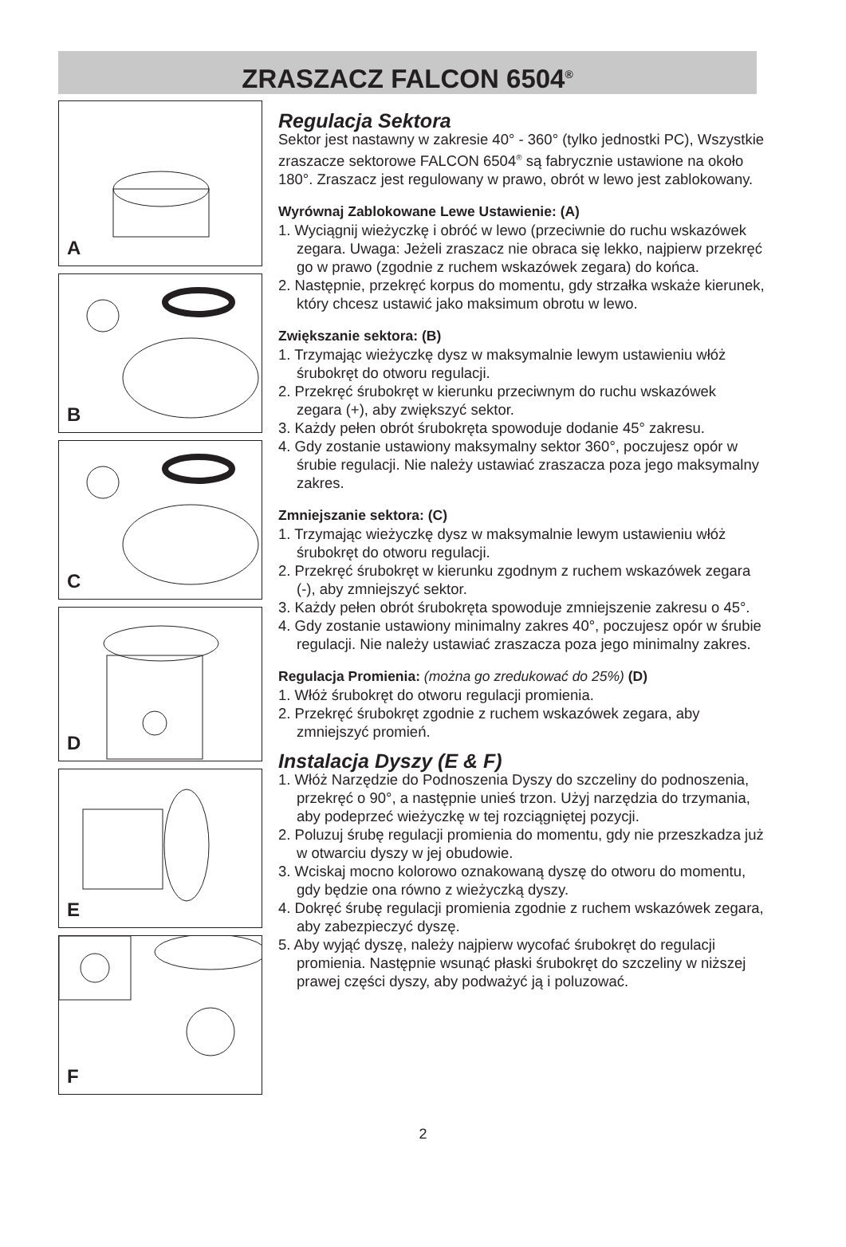ZRASZACZ FALCON 6504<sup>®</sup>
A
B
C
D
E
F
Regulacja Sektora
Sektor jest nastawny w zakresie 40° - 360° (tylko jednostki PC), Wszystkie zraszacze sektorowe FALCON 6504<sup>®</sup> są fabrycznie ustawione na około 180°. Zraszacz jest regulowany w prawo, obrót w lewo jest zablokowany.
Wyrównaj Zablokowane Lewe Ustawienie: (A)
1. Wyciągnij wieżyczkę i obróć w lewo (przeciwnie do ruchu wskazówek zegara. Uwaga: Jeżeli zraszacz nie obraca się lekko, najpierw przekręć go w prawo (zgodnie z ruchem wskazówek zegara) do końca.
2. Następnie, przekręć korpus do momentu, gdy strzałka wskaże kierunek, który chcesz ustawić jako maksimum obrotu w lewo.
Zwiększanie sektora: (B)
1. Trzymając wieżyczkę dysz w maksymalnie lewym ustawieniu włóż śrubokręt do otworu regulacji.
2. Przekręć śrubokręt w kierunku przeciwnym do ruchu wskazówek zegara (+), aby zwiększyć sektor.
3. Każdy pełen obrót śrubokręta spowoduje dodanie 45° zakresu.
4. Gdy zostanie ustawiony maksymalny sektor 360°, poczujesz opór w śrubie regulacji. Nie należy ustawiać zraszacza poza jego maksymalny zakres.
Zmniejszanie sektora: (C)
1. Trzymając wieżyczkę dysz w maksymalnie lewym ustawieniu włóż śrubokręt do otworu regulacji.
2. Przekręć śrubokręt w kierunku zgodnym z ruchem wskazówek zegara (-), aby zmniejszyć sektor.
3. Każdy pełen obrót śrubokręta spowoduje zmniejszenie zakresu o 45°.
4. Gdy zostanie ustawiony minimalny zakres 40°, poczujesz opór w śrubie regulacji. Nie należy ustawiać zraszacza poza jego minimalny zakres.
Regulacja Promienia: (można go zredukować do 25%) (D)
1. Włóż śrubokręt do otworu regulacji promienia.
2. Przekręć śrubokręt zgodnie z ruchem wskazówek zegara, aby zmniejszyć promień.
Instalacja Dyszy (E & F)
1. Włóż Narzędzie do Podnoszenia Dyszy do szczeliny do podnoszenia, przekręć o 90°, a następnie unieś trzon. Użyj narzędzia do trzymania, aby podeprzeć wieżyczkę w tej rozciągniętej pozycji.
2. Poluzuj śrubę regulacji promienia do momentu, gdy nie przeszkadza już w otwarciu dyszy w jej obudowie.
3. Wciskaj mocno kolorowo oznakowaną dyszę do otworu do momentu, gdy będzie ona równo z wieżyczką dyszy.
4. Dokręć śrubę regulacji promienia zgodnie z ruchem wskazówek zegara, aby zabezpieczyć dyszę.
5. Aby wyjąć dyszę, należy najpierw wycofać śrubokręt do regulacji promienia. Następnie wsunąć płaski śrubokręt do szczeliny w niższej prawej części dyszy, aby podważyć ją i poluzować.
2